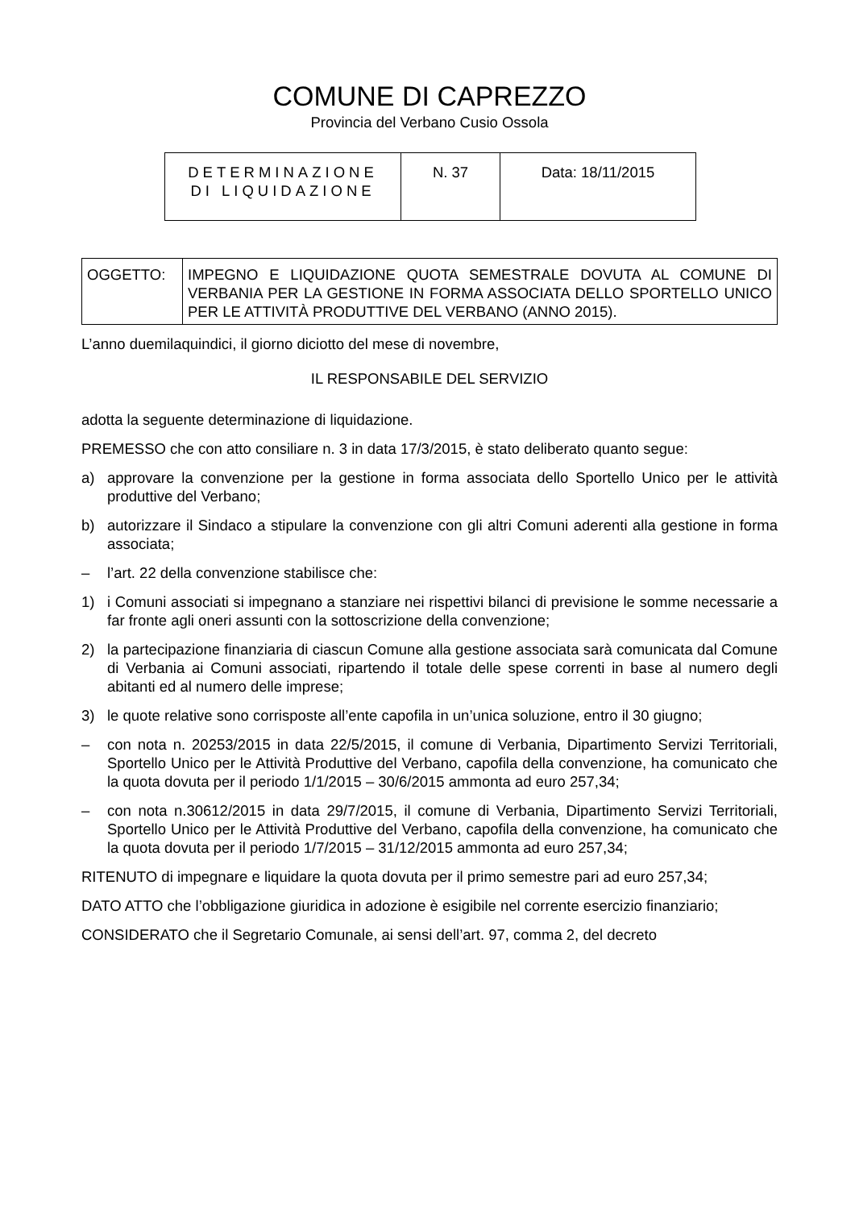COMUNE DI CAPREZZO
Provincia del Verbano Cusio Ossola
| DETERMINAZIONE DI LIQUIDAZIONE | N. 37 | Data: 18/11/2015 |
| OGGETTO: | IMPEGNO E LIQUIDAZIONE QUOTA SEMESTRALE DOVUTA AL COMUNE DI VERBANIA PER LA GESTIONE IN FORMA ASSOCIATA DELLO SPORTELLO UNICO PER LE ATTIVITÀ PRODUTTIVE DEL VERBANO (ANNO 2015). |
L’anno duemilaquindici, il giorno diciotto del mese di novembre,
IL RESPONSABILE DEL SERVIZIO
adotta la seguente determinazione di liquidazione.
PREMESSO che con atto consiliare n. 3 in data 17/3/2015, è stato deliberato quanto segue:
a) approvare la convenzione per la gestione in forma associata dello Sportello Unico per le attività produttive del Verbano;
b) autorizzare il Sindaco a stipulare la convenzione con gli altri Comuni aderenti alla gestione in forma associata;
– l’art. 22 della convenzione stabilisce che:
1) i Comuni associati si impegnano a stanziare nei rispettivi bilanci di previsione le somme necessarie a far fronte agli oneri assunti con la sottoscrizione della convenzione;
2) la partecipazione finanziaria di ciascun Comune alla gestione associata sarà comunicata dal Comune di Verbania ai Comuni associati, ripartendo il totale delle spese correnti in base al numero degli abitanti ed al numero delle imprese;
3) le quote relative sono corrisposte all’ente capofila in un’unica soluzione, entro il 30 giugno;
– con nota n. 20253/2015 in data 22/5/2015, il comune di Verbania, Dipartimento Servizi Territoriali, Sportello Unico per le Attività Produttive del Verbano, capofila della convenzione, ha comunicato che la quota dovuta per il periodo 1/1/2015 – 30/6/2015 ammonta ad euro 257,34;
– con nota n.30612/2015 in data 29/7/2015, il comune di Verbania, Dipartimento Servizi Territoriali, Sportello Unico per le Attività Produttive del Verbano, capofila della convenzione, ha comunicato che la quota dovuta per il periodo 1/7/2015 – 31/12/2015 ammonta ad euro 257,34;
RITENUTO di impegnare e liquidare la quota dovuta per il primo semestre pari ad euro 257,34;
DATO ATTO che l’obbligazione giuridica in adozione è esigibile nel corrente esercizio finanziario;
CONSIDERATO che il Segretario Comunale, ai sensi dell’art. 97, comma 2, del decreto